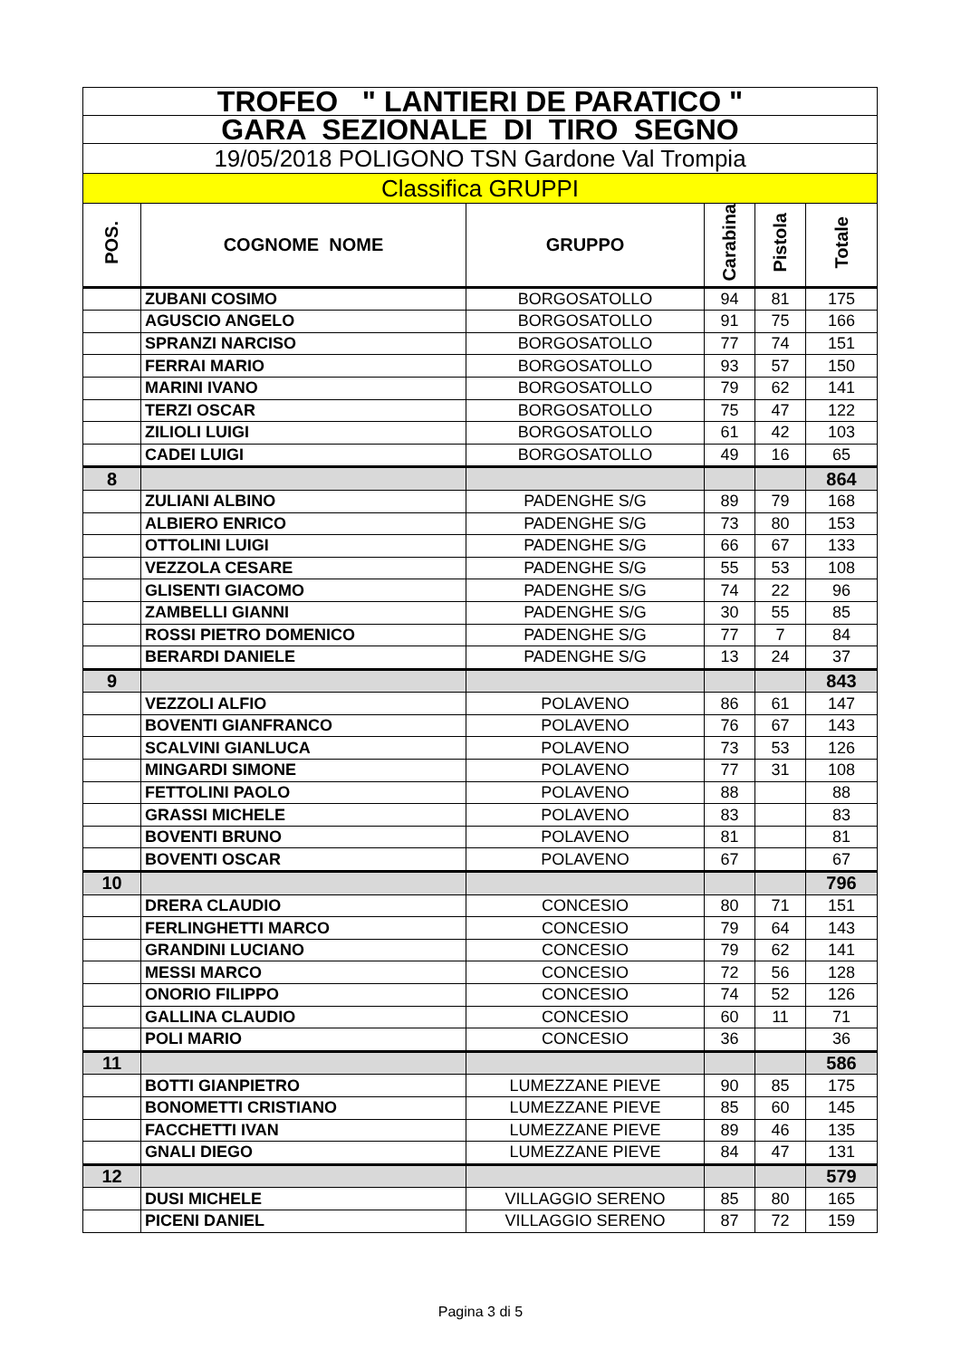| TROFEO " LANTIERI DE PARATICO " | | | | | |
| GARA SEZIONALE DI TIRO SEGNO | | | | | |
| 19/05/2018 POLIGONO TSN Gardone Val Trompia | | | | | |
| Classifica GRUPPI | | | | | |
| POS. | COGNOME NOME | GRUPPO | Carabina | Pistola | Totale |
| | ZUBANI COSIMO | BORGOSATOLLO | 94 | 81 | 175 |
| | AGUSCIO ANGELO | BORGOSATOLLO | 91 | 75 | 166 |
| | SPRANZI NARCISO | BORGOSATOLLO | 77 | 74 | 151 |
| | FERRAI MARIO | BORGOSATOLLO | 93 | 57 | 150 |
| | MARINI IVANO | BORGOSATOLLO | 79 | 62 | 141 |
| | TERZI OSCAR | BORGOSATOLLO | 75 | 47 | 122 |
| | ZILIOLI LUIGI | BORGOSATOLLO | 61 | 42 | 103 |
| | CADEI LUIGI | BORGOSATOLLO | 49 | 16 | 65 |
| 8 | | | | | 864 |
| | ZULIANI ALBINO | PADENGHE S/G | 89 | 79 | 168 |
| | ALBIERO ENRICO | PADENGHE S/G | 73 | 80 | 153 |
| | OTTOLINI LUIGI | PADENGHE S/G | 66 | 67 | 133 |
| | VEZZOLA CESARE | PADENGHE S/G | 55 | 53 | 108 |
| | GLISENTI GIACOMO | PADENGHE S/G | 74 | 22 | 96 |
| | ZAMBELLI GIANNI | PADENGHE S/G | 30 | 55 | 85 |
| | ROSSI PIETRO DOMENICO | PADENGHE S/G | 77 | 7 | 84 |
| | BERARDI DANIELE | PADENGHE S/G | 13 | 24 | 37 |
| 9 | | | | | 843 |
| | VEZZOLI ALFIO | POLAVENO | 86 | 61 | 147 |
| | BOVENTI GIANFRANCO | POLAVENO | 76 | 67 | 143 |
| | SCALVINI GIANLUCA | POLAVENO | 73 | 53 | 126 |
| | MINGARDI SIMONE | POLAVENO | 77 | 31 | 108 |
| | FETTOLINI PAOLO | POLAVENO | 88 | | 88 |
| | GRASSI MICHELE | POLAVENO | 83 | | 83 |
| | BOVENTI BRUNO | POLAVENO | 81 | | 81 |
| | BOVENTI OSCAR | POLAVENO | 67 | | 67 |
| 10 | | | | | 796 |
| | DRERA CLAUDIO | CONCESIO | 80 | 71 | 151 |
| | FERLINGHETTI MARCO | CONCESIO | 79 | 64 | 143 |
| | GRANDINI LUCIANO | CONCESIO | 79 | 62 | 141 |
| | MESSI MARCO | CONCESIO | 72 | 56 | 128 |
| | ONORIO FILIPPO | CONCESIO | 74 | 52 | 126 |
| | GALLINA CLAUDIO | CONCESIO | 60 | 11 | 71 |
| | POLI MARIO | CONCESIO | 36 | | 36 |
| 11 | | | | | 586 |
| | BOTTI GIANPIETRO | LUMEZZANE PIEVE | 90 | 85 | 175 |
| | BONOMETTI CRISTIANO | LUMEZZANE PIEVE | 85 | 60 | 145 |
| | FACCHETTI IVAN | LUMEZZANE PIEVE | 89 | 46 | 135 |
| | GNALI DIEGO | LUMEZZANE PIEVE | 84 | 47 | 131 |
| 12 | | | | | 579 |
| | DUSI MICHELE | VILLAGGIO SERENO | 85 | 80 | 165 |
| | PICENI DANIEL | VILLAGGIO SERENO | 87 | 72 | 159 |
Pagina 3 di 5